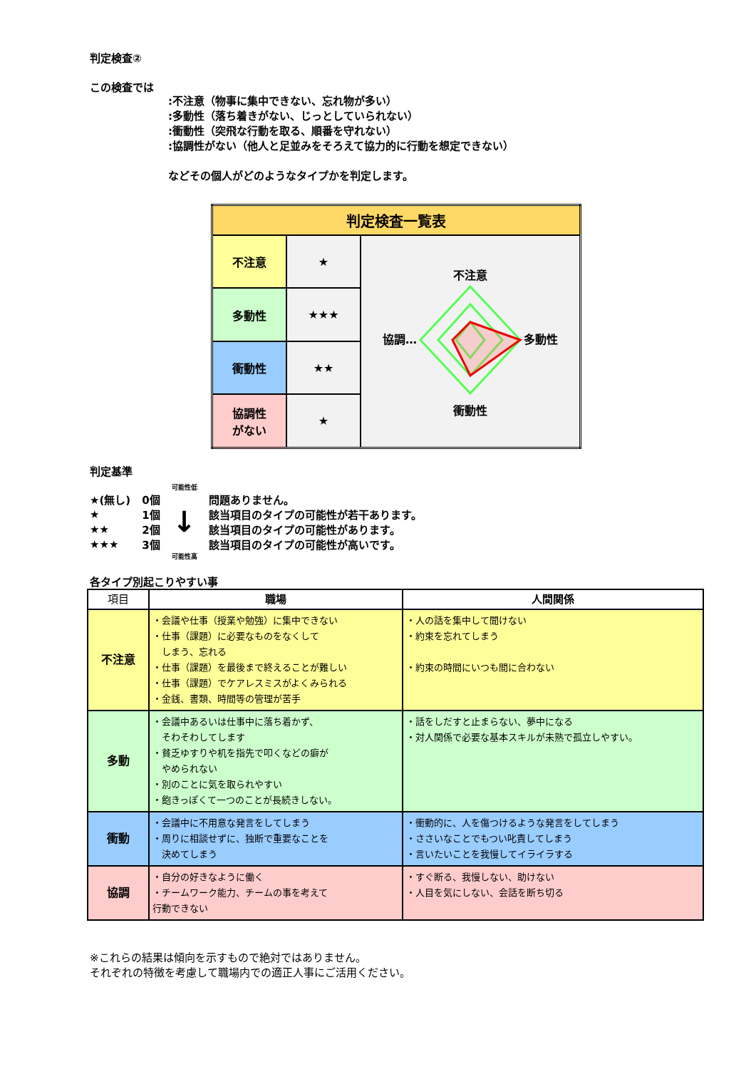判定検査②
この検査では
:不注意（物事に集中できない、忘れ物が多い）
:多動性（落ち着きがない、じっとしていられない）
:衝動性（突飛な行動を取る、順番を守れない）
:協調性がない（他人と足並みをそろえて協力的に行動を想定できない）
などその個人がどのようなタイプかを判定します。
| 判定検査一覧表 | | |
| 不注意 | ★ | 不注意 多動性 衝動性 協調… |
| 多動性 | ★★★ | |
| 衝動性 | ★★ | |
| 協調性 がない | ★ | |
判定基準
| | | 可能性低 | |
| ★(無し) | 0個 | ↓ | 問題ありません。 |
| ★ | 1個 | | 該当項目のタイプの可能性が若干あります。 |
| ★★ | 2個 | | 該当項目のタイプの可能性があります。 |
| ★★★ | 3個 | | 該当項目のタイプの可能性が高いです。 |
| | | 可能性高 | |
各タイプ別起こりやすい事
| 項目 | 職場 | 人間関係 |
| --- | --- | --- |
| 不注意 | ・会議や仕事（授業や勉強）に集中できない ・仕事（課題）に必要なものをなくして しまう、忘れる ・仕事（課題）を最後まで終えることが難しい ・仕事（課題）でケアレスミスがよくみられる ・金銭、書類、時間等の管理が苦手 | ・人の話を集中して聞けない ・約束を忘れてしまう ・約束の時間にいつも間に合わない |
| 多動 | ・会議中あるいは仕事中に落ち着かず、 そわそわしてします ・貧乏ゆすりや机を指先で叩くなどの癖が やめられない ・別のことに気を取られやすい ・飽きっぽくて一つのことが長続きしない。 | ・話をしだすと止まらない、夢中になる ・対人関係で必要な基本スキルが未熟で孤立しやすい。 |
| 衝動 | ・会議中に不用意な発言をしてしまう ・周りに相談せずに、独断で重要なことを 決めてしまう | ・衝動的に、人を傷つけるような発言をしてしまう ・ささいなことでもつい叱責してしまう ・言いたいことを我慢してイライラする |
| 協調 | ・自分の好きなように働く ・チームワーク能力、チームの事を考えて 行動できない | ・すぐ断る、我慢しない、助けない ・人目を気にしない、会話を断ち切る |
※これらの結果は傾向を示すもので絶対ではありません。
それぞれの特徴を考慮して職場内での適正人事にご活用ください。